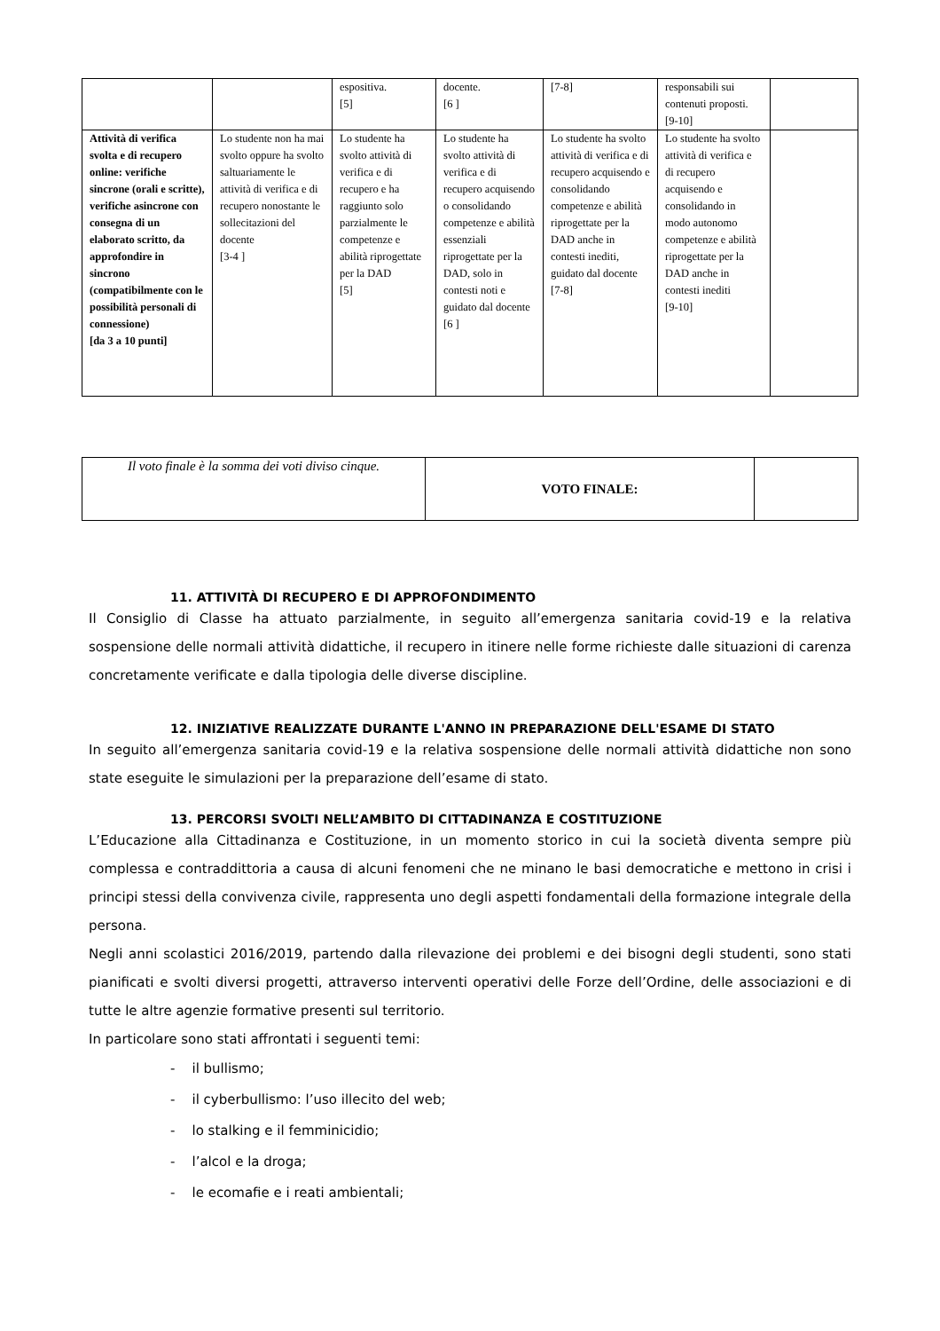| | | espositiva. [5] | docente. [6 ] | [7-8] | responsabili sui contenuti proposti. [9-10] | |
| Attività di verifica svolta e di recupero online: verifiche sincrone (orali e scritte), verifiche asincrone con consegna di un elaborato scritto, da approfondire in sincrono (compatibilmente con le possibilità personali di connessione) [da 3 a 10 punti] | Lo studente non ha mai svolto oppure ha svolto saltuariamente le attività di verifica e di recupero nonostante le sollecitazioni del docente [3-4 ] | Lo studente ha svolto attività di verifica e di recupero e ha raggiunto solo parzialmente le competenze e abilità riprogettate per la DAD [5] | Lo studente ha svolto attività di verifica e di recupero acquisendo o consolidando competenze e abilità essenziali riprogettate per la DAD, solo in contesti noti e guidato dal docente [6 ] | Lo studente ha svolto attività di verifica e di recupero acquisendo e consolidando competenze e abilità riprogettate per la DAD anche in contesti inediti, guidato dal docente [7-8] | Lo studente ha svolto attività di verifica e di recupero acquisendo e consolidando in modo autonomo competenze e abilità riprogettate per la DAD anche in contesti inediti [9-10] | |
| Il voto finale è la somma dei voti diviso cinque. | VOTO FINALE: | |
11. ATTIVITÀ DI RECUPERO E DI APPROFONDIMENTO
Il Consiglio di Classe ha attuato parzialmente, in seguito all’emergenza sanitaria covid-19 e la relativa sospensione delle normali attività didattiche, il recupero in itinere nelle forme richieste dalle situazioni di carenza concretamente verificate e dalla tipologia delle diverse discipline.
12. INIZIATIVE REALIZZATE DURANTE L'ANNO IN PREPARAZIONE DELL'ESAME DI STATO
In seguito all’emergenza sanitaria covid-19 e la relativa sospensione delle normali attività didattiche non sono state eseguite le simulazioni per la preparazione dell’esame di stato.
13. PERCORSI SVOLTI NELL’AMBITO DI CITTADINANZA E COSTITUZIONE
L’Educazione alla Cittadinanza e Costituzione, in un momento storico in cui la società diventa sempre più complessa e contraddittoria a causa di alcuni fenomeni che ne minano le basi democratiche e mettono in crisi i principi stessi della convivenza civile, rappresenta uno degli aspetti fondamentali della formazione integrale della persona.
Negli anni scolastici 2016/2019, partendo dalla rilevazione dei problemi e dei bisogni degli studenti, sono stati pianificati e svolti diversi progetti, attraverso interventi operativi delle Forze dell’Ordine, delle associazioni e di tutte le altre agenzie formative presenti sul territorio.
In particolare sono stati affrontati i seguenti temi:
- il bullismo;
- il cyberbullismo: l’uso illecito del web;
- lo stalking e il femminicidio;
- l’alcol e la droga;
- le ecomafie e i reati ambientali;